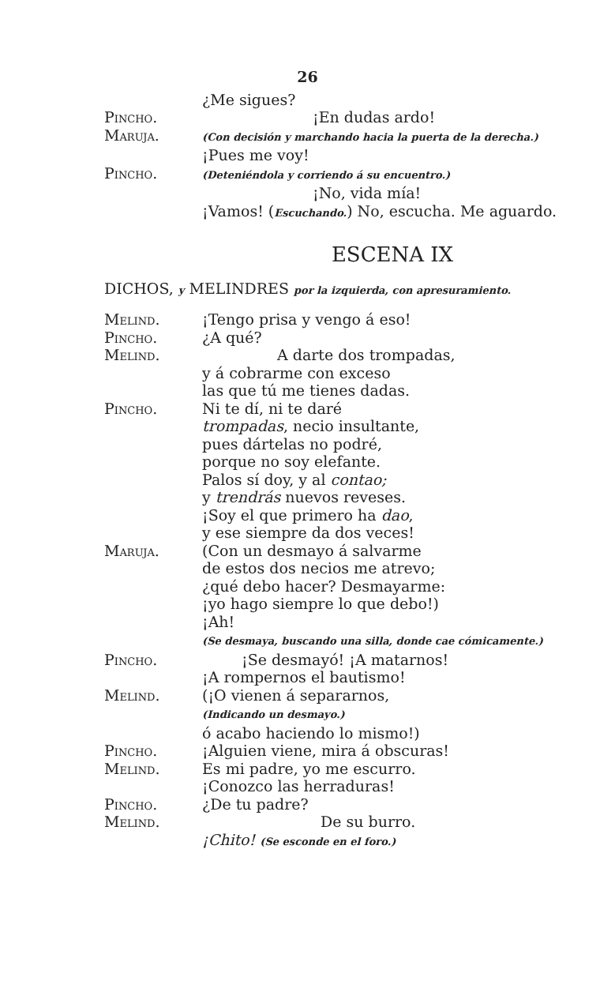26
¿Me sigues?
Pincho. ¡En dudas ardo!
Maruja.
(Con decisión y marchando hacia la puerta de la derecha.)
¡Pues me voy!
Pincho.
(Deteniéndola y corriendo á su encuentro.)
¡No, vida mía!
¡Vamos! (Escuchando.) No, escucha. Me aguardo.
ESCENA IX
DICHOS, y MELINDRES por la izquierda, con apresuramiento.
Melind. ¡Tengo prisa y vengo á eso!
Pincho. ¿A qué?
Melind. A darte dos trompadas,
y á cobrarme con exceso
las que tú me tienes dadas.
Pincho. Ni te dí, ni te daré
trompadas, necio insultante,
pues dártelas no podré,
porque no soy elefante.
Palos sí doy, y al contao;
y trendrás nuevos reveses.
¡Soy el que primero ha dao,
y ese siempre da dos veces!
Maruja. (Con un desmayo á salvarme
de estos dos necios me atrevo;
¿qué debo hacer? Desmayarme:
¡yo hago siempre lo que debo!)
¡Ah!
(Se desmaya, buscando una silla, donde cae cómicamente.)
Pincho. ¡Se desmayó! ¡A matarnos!
¡A rompernos el bautismo!
Melind. (¡O vienen á separarnos,
(Indicando un desmayo.)
ó acabo haciendo lo mismo!)
Pincho. ¡Alguien viene, mira á obscuras!
Melind. Es mi padre, yo me escurro.
¡Conozco las herraduras!
Pincho. ¿De tu padre?
Melind. De su burro.
¡Chito! (Se esconde en el foro.)